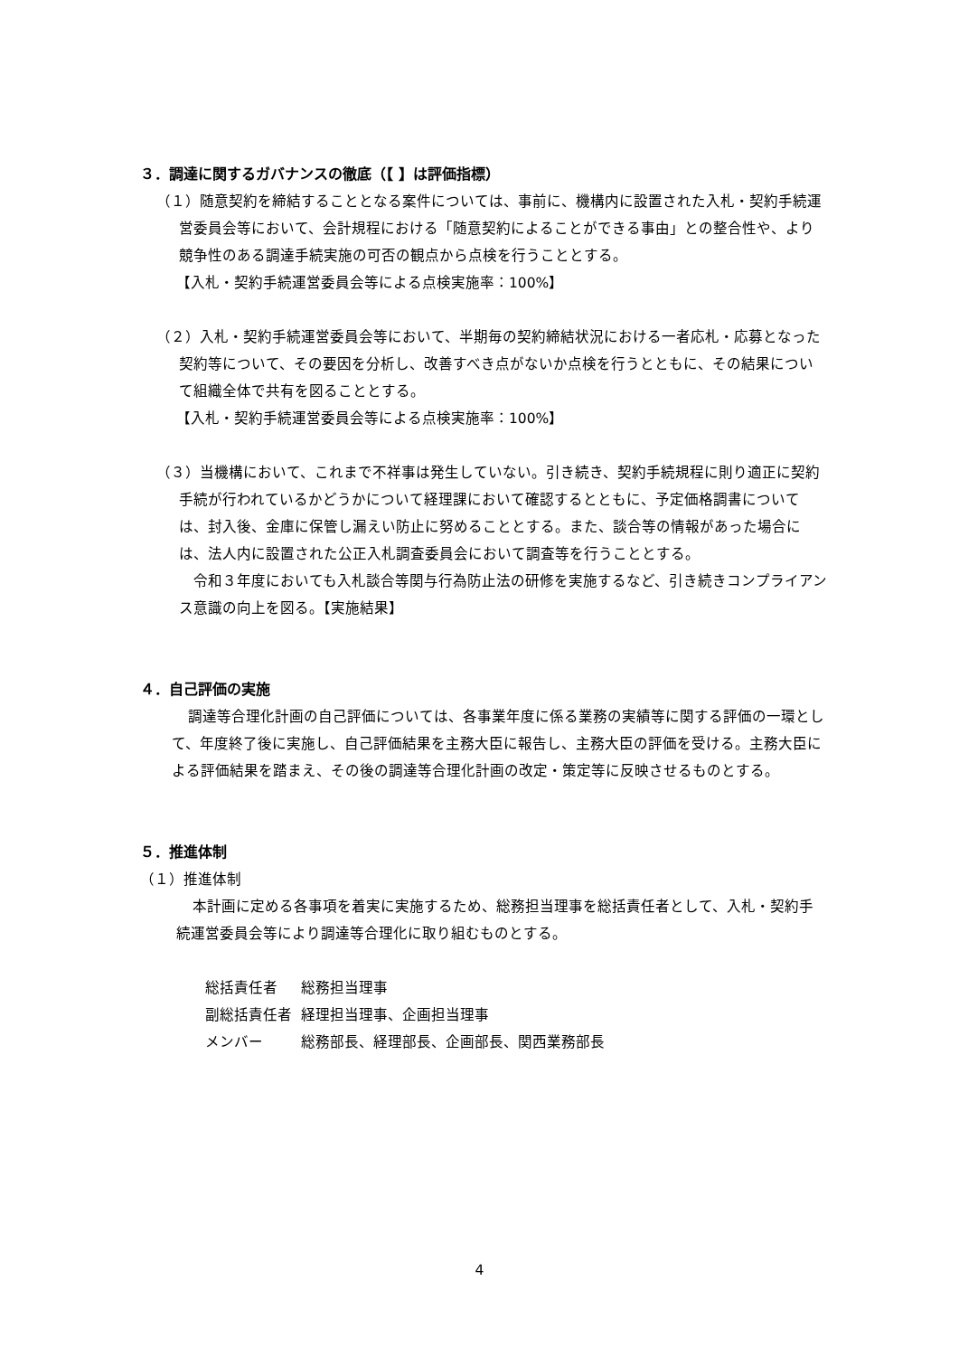３．調達に関するガバナンスの徹底（【 】は評価指標）
（１）随意契約を締結することとなる案件については、事前に、機構内に設置された入札・契約手続運営委員会等において、会計規程における「随意契約によることができる事由」との整合性や、より競争性のある調達手続実施の可否の観点から点検を行うこととする。
【入札・契約手続運営委員会等による点検実施率：100%】
（２）入札・契約手続運営委員会等において、半期毎の契約締結状況における一者応札・応募となった契約等について、その要因を分析し、改善すべき点がないか点検を行うとともに、その結果について組織全体で共有を図ることとする。
【入札・契約手続運営委員会等による点検実施率：100%】
（３）当機構において、これまで不祥事は発生していない。引き続き、契約手続規程に則り適正に契約手続が行われているかどうかについて経理課において確認するとともに、予定価格調書については、封入後、金庫に保管し漏えい防止に努めることとする。また、談合等の情報があった場合には、法人内に設置された公正入札調査委員会において調査等を行うこととする。
令和３年度においても入札談合等関与行為防止法の研修を実施するなど、引き続きコンプライアンス意識の向上を図る。【実施結果】
４．自己評価の実施
調達等合理化計画の自己評価については、各事業年度に係る業務の実績等に関する評価の一環として、年度終了後に実施し、自己評価結果を主務大臣に報告し、主務大臣の評価を受ける。主務大臣による評価結果を踏まえ、その後の調達等合理化計画の改定・策定等に反映させるものとする。
５．推進体制
（１）推進体制
本計画に定める各事項を着実に実施するため、総務担当理事を総括責任者として、入札・契約手続運営委員会等により調達等合理化に取り組むものとする。
| 総括責任者 | 総務担当理事 |
| 副総括責任者 | 経理担当理事、企画担当理事 |
| メンバー | 総務部長、経理部長、企画部長、関西業務部長 |
4